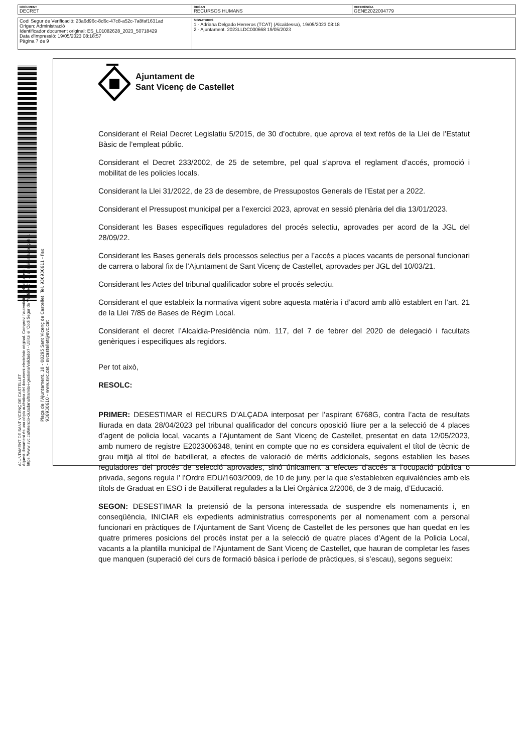| DOCUMENT DECRET | ÒRGAN RECURSOS HUMANS | REFERÈNCIA GENE2022004779 |
| Codi Segur de Verificació: 23a6d96c-8d6c-47c8-a52c-7a8faf1631ad Origen: Administració Identificador document original: ES_L01082628_2023_50718429 Data d'impressió: 19/05/2023 08:18:57 Pàgina 7 de 9 | SIGNATURES 1.- Adriana Delgado Herreros (TCAT) (Alcaldessa), 19/05/2023 08:18 2.- Ajuntament. 2023LLDC000668 19/05/2023 |
Ajuntament de
Sant Vicenç de Castellet
Considerant el Reial Decret Legislatiu 5/2015, de 30 d’octubre, que aprova el text refós de la Llei de l’Estatut Bàsic de l’empleat públic.
Considerant el Decret 233/2002, de 25 de setembre, pel qual s’aprova el reglament d’accés, promoció i mobilitat de les policies locals.
Considerant la Llei 31/2022, de 23 de desembre, de Pressupostos Generals de l’Estat per a 2022.
Considerant el Pressupost municipal per a l’exercici 2023, aprovat en sessió plenària del dia 13/01/2023.
Considerant les Bases específiques reguladores del procés selectiu, aprovades per acord de la JGL del 28/09/22.
Considerant les Bases generals dels processos selectius per a l’accés a places vacants de personal funcionari de carrera o laboral fix de l’Ajuntament de Sant Vicenç de Castellet, aprovades per JGL del 10/03/21.
Considerant les Actes del tribunal qualificador sobre el procés selectiu.
Considerant el que estableix la normativa vigent sobre aquesta matèria i d’acord amb allò establert en l’art. 21 de la Llei 7/85 de Bases de Règim Local.
Considerant el decret l’Alcaldia-Presidència núm. 117, del 7 de febrer del 2020 de delegació i facultats genèriques i especifiques als regidors.
Per tot això,
RESOLC:
PRIMER: DESESTIMAR el RECURS D’ALÇADA interposat per l’aspirant 6768G, contra l’acta de resultats lliurada en data 28/04/2023 pel tribunal qualificador del concurs oposició lliure per a la selecció de 4 places d’agent de policia local, vacants a l’Ajuntament de Sant Vicenç de Castellet, presentat en data 12/05/2023, amb numero de registre E2023006348, tenint en compte que no es considera equivalent el títol de tècnic de grau mitjà al títol de batxillerat, a efectes de valoració de mèrits addicionals, segons establien les bases reguladores del procés de selecció aprovades, sinó únicament a efectes d’accés a l’ocupació pública o privada, segons regula l’ l’Ordre EDU/1603/2009, de 10 de juny, per la que s’estableixen equivalències amb els títols de Graduat en ESO i de Batxillerat regulades a la Llei Orgànica 2/2006, de 3 de maig, d’Educació.
SEGON: DESESTIMAR la pretensió de la persona interessada de suspendre els nomenaments i, en conseqüència, INICIAR els expedients administratius corresponents per al nomenament com a personal funcionari en pràctiques de l’Ajuntament de Sant Vicenç de Castellet de les persones que han quedat en les quatre primeres posicions del procés instat per a la selecció de quatre places d’Agent de la Policia Local, vacants a la plantilla municipal de l’Ajuntament de Sant Vicenç de Castellet, que hauran de completar les fases que manquen (superació del curs de formació bàsica i període de pràctiques, si s’escau), segons segueix:
AJUNTAMENT DE SANT VICENÇ DE CASTELLET
Aquest document és una còpia autèntica del document electrònic original. Comprovi l'autenticitat del document a
https://www.svc.cat/atencio-ciutadana/tramits-i-gestions/validador/ - Utilitzi el 'Codi Segur de Verificació' que apareix a la capçalera.
Plaça de l’Ajuntament, 10 - 08295 Sant Vicenç de Castellet. Tel. 936930611 - Fax 936930610 - www.svc.cat - svcastellet@svc.cat